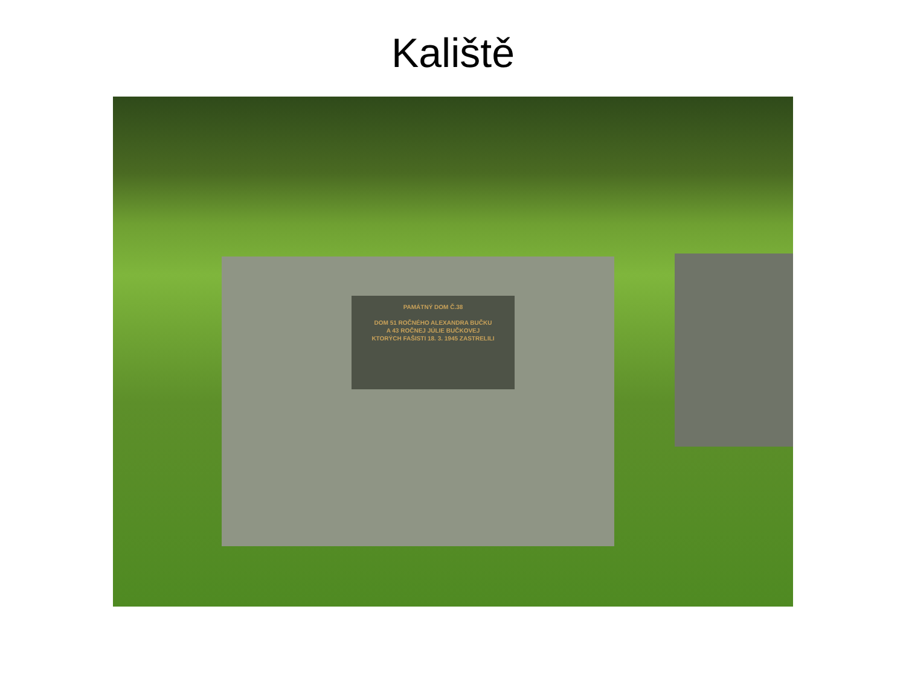Kaliště
PAMÁTNÝ DOM Č.38
DOM 51 ROČNÉHO ALEXANDRA BUČKU
A 43 ROČNEJ JÚLIE BUČKOVEJ
KTORÝCH FAŠISTI 18. 3. 1945 ZASTRELILI